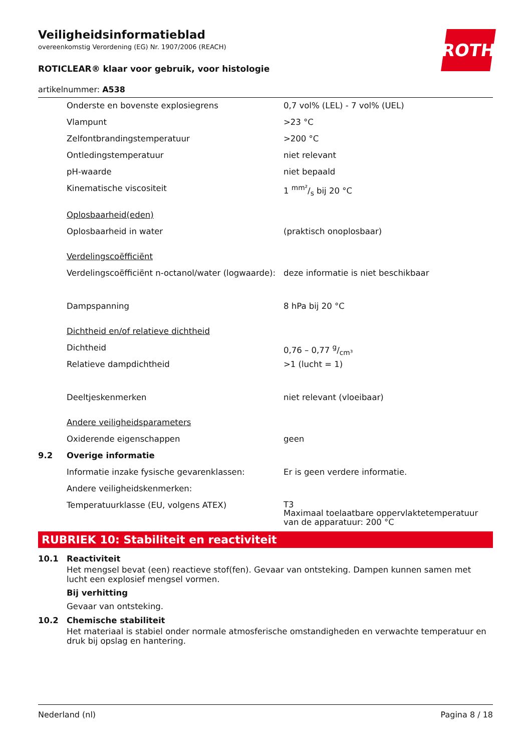ROTH
Veiligheidsinformatieblad
overeenkomstig Verordening (EG) Nr. 1907/2006 (REACH)
ROTICLEAR® klaar voor gebruik, voor histologie
artikelnummer: A538
| | Onderste en bovenste explosiegrens | 0,7 vol% (LEL) - 7 vol% (UEL) |
| | Vlampunt | >23 °C |
| | Zelfontbrandingstemperatuur | >200 °C |
| | Ontledingstemperatuur | niet relevant |
| | pH-waarde | niet bepaald |
| | Kinematische viscositeit | 1 mm²/s bij 20 °C |
| | Oplosbaarheid(eden) | |
| | Oplosbaarheid in water | (praktisch onoplosbaar) |
| | Verdelingscoëfficiënt | |
| | Verdelingscoëfficiënt n-octanol/water (logwaarde): | deze informatie is niet beschikbaar |
| | Dampspanning | 8 hPa bij 20 °C |
| | Dichtheid en/of relatieve dichtheid | |
| | Dichtheid | 0,76 – 0,77 g/cm³ |
| | Relatieve dampdichtheid | >1 (lucht = 1) |
| | Deeltjeskenmerken | niet relevant (vloeibaar) |
| | Andere veiligheidsparameters | |
| | Oxiderende eigenschappen | geen |
| 9.2 | Overige informatie | |
| | Informatie inzake fysische gevarenklassen: | Er is geen verdere informatie. |
| | Andere veiligheidskenmerken: | |
| | Temperatuurklasse (EU, volgens ATEX) | T3 Maximaal toelaatbare oppervlaktetemperatuur van de apparatuur: 200 °C |
RUBRIEK 10: Stabiliteit en reactiviteit
10.1 Reactiviteit
Het mengsel bevat (een) reactieve stof(fen). Gevaar van ontsteking. Dampen kunnen samen met lucht een explosief mengsel vormen.
Bij verhitting
Gevaar van ontsteking.
10.2 Chemische stabiliteit
Het materiaal is stabiel onder normale atmosferische omstandigheden en verwachte temperatuur en druk bij opslag en hantering.
Nederland (nl) Pagina 8 / 18